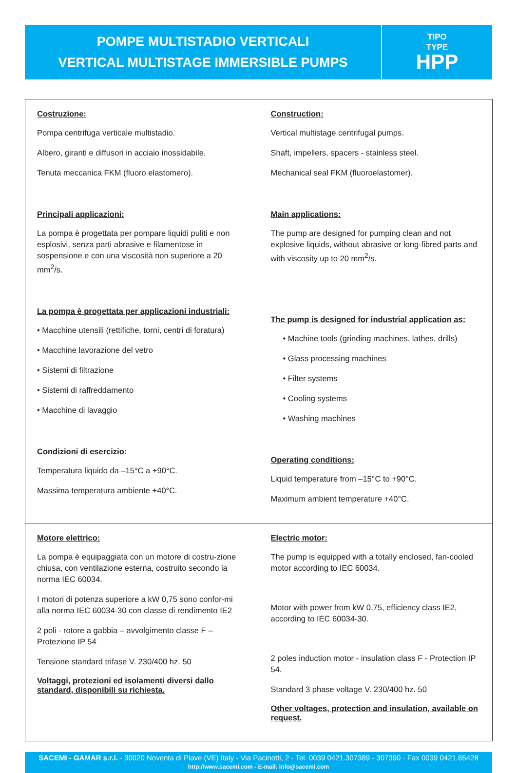POMPE MULTISTADIO VERTICALI
VERTICAL MULTISTAGE IMMERSIBLE PUMPS
TIPO
TYPE
HPP
| Costruzione: Pompa centrifuga verticale multistadio. Albero, giranti e diffusori in acciaio inossidabile. Tenuta meccanica FKM (fluoro elastomero). Principali applicazioni: La pompa è progettata per pompare liquidi puliti e non esplosivi, senza parti abrasive e filamentose in sospensione e con una viscosità non superiore a 20 mm<sup>2</sup>/s. La pompa è progettata per applicazioni industriali: • Macchine utensili (rettifiche, torni, centri di foratura) • Macchine lavorazione del vetro • Sistemi di filtrazione • Sistemi di raffreddamento • Macchine di lavaggio Condizioni di esercizio: Temperatura liquido da –15°C a +90°C. Massima temperatura ambiente +40°C. | Construction: Vertical multistage centrifugal pumps. Shaft, impellers, spacers - stainless steel. Mechanical seal FKM (fluoroelastomer). Main applications: The pump are designed for pumping clean and not explosive liquids, without abrasive or long-fibred parts and with viscosity up to 20 mm<sup>2</sup>/s. The pump is designed for industrial application as: • Machine tools (grinding machines, lathes, drills) • Glass processing machines • Filter systems • Cooling systems • Washing machines Operating conditions: Liquid temperature from –15°C to +90°C. Maximum ambient temperature +40°C. |
| Motore elettrico: La pompa è equipaggiata con un motore di costru-zione chiusa, con ventilazione esterna, costruito secondo la norma IEC 60034. I motori di potenza superiore a kW 0,75 sono confor-mi alla norma IEC 60034-30 con classe di rendimento IE2 2 poli - rotore a gabbia – avvolgimento classe F – Protezione IP 54 Tensione standard trifase V. 230/400 hz. 50 Voltaggi, protezioni ed isolamenti diversi dallo standard, disponibili su richiesta. | Electric motor: The pump is equipped with a totally enclosed, fan-cooled motor according to IEC 60034. Motor with power from kW 0,75, efficiency class IE2, according to IEC 60034-30. 2 poles induction motor - insulation class F - Protection IP 54. Standard 3 phase voltage V. 230/400 hz. 50 Other voltages, protection and insulation, available on request. |
SACEMI - GAMAR s.r.l. - 30020 Noventa di Piave (VE) Italy - Via Pacinotti, 2 - Tel. 0039 0421.307389 - 307390 · Fax 0039 0421.65428
http://www.sacemi.com - E-mail: info@sacemi.com